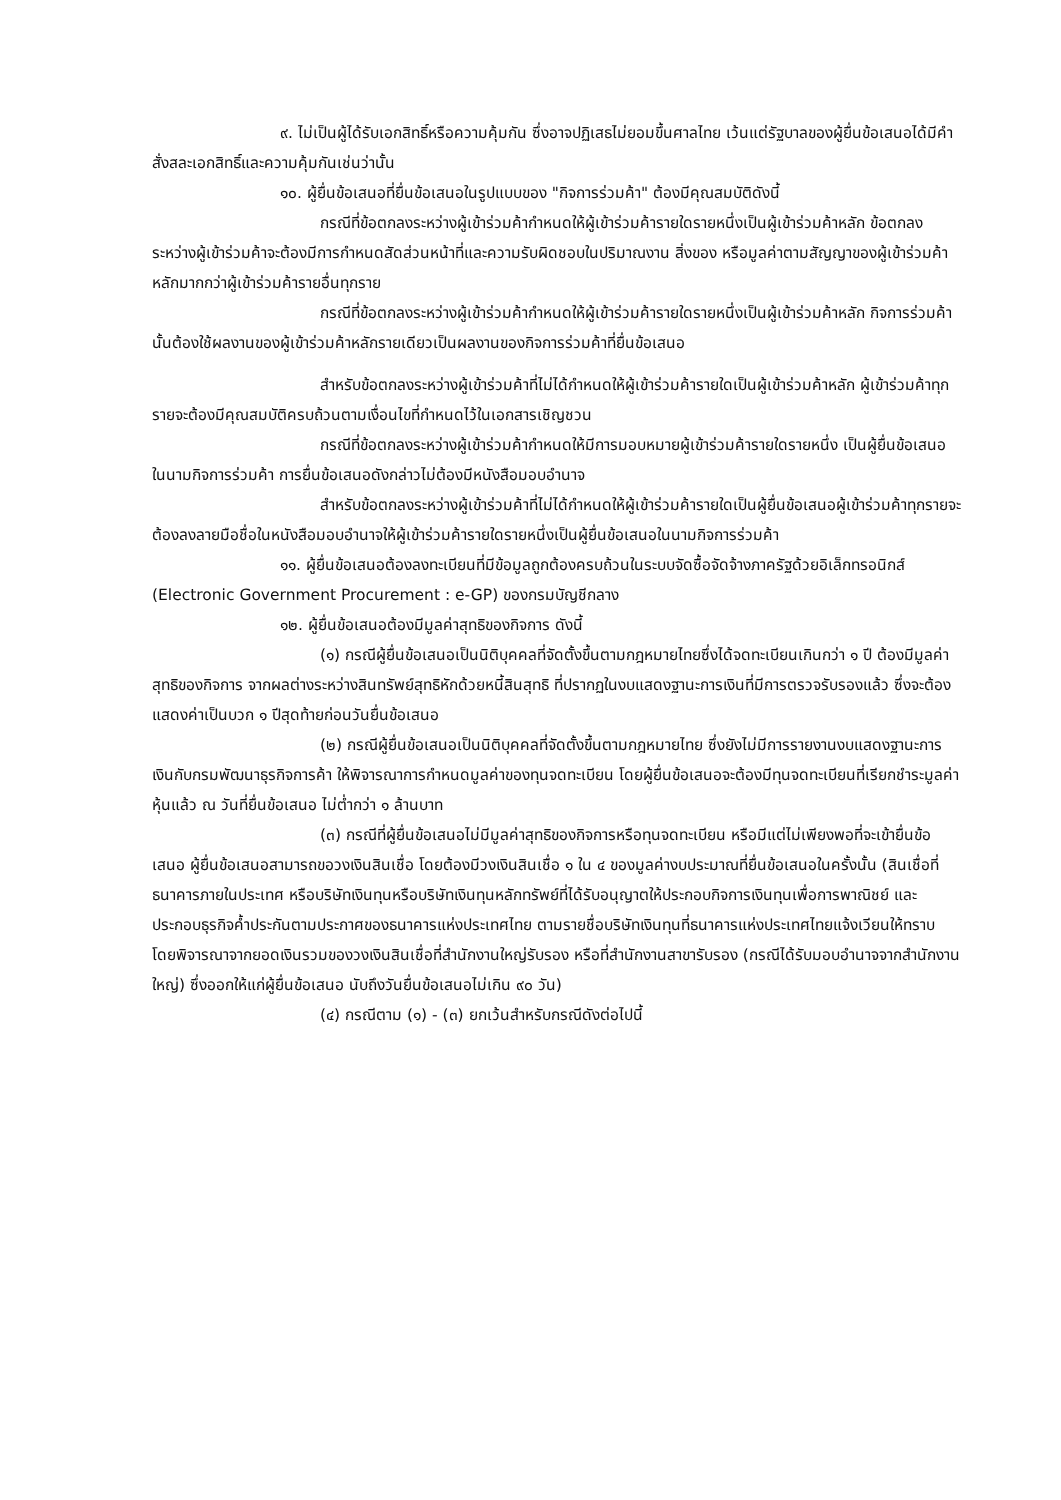๙. ไม่เป็นผู้ได้รับเอกสิทธิ์หรือความคุ้มกัน ซึ่งอาจปฏิเสธไม่ยอมขึ้นศาลไทย เว้นแต่รัฐบาลของผู้ยื่นข้อเสนอได้มีคำสั่งสละเอกสิทธิ์และความคุ้มกันเช่นว่านั้น
๑๐. ผู้ยื่นข้อเสนอที่ยื่นข้อเสนอในรูปแบบของ "กิจการร่วมค้า" ต้องมีคุณสมบัติดังนี้
กรณีที่ข้อตกลงระหว่างผู้เข้าร่วมค้ากำหนดให้ผู้เข้าร่วมค้ารายใดรายหนึ่งเป็นผู้เข้าร่วมค้าหลัก ข้อตกลงระหว่างผู้เข้าร่วมค้าจะต้องมีการกำหนดสัดส่วนหน้าที่และความรับผิดชอบในปริมาณงาน สิ่งของ หรือมูลค่าตามสัญญาของผู้เข้าร่วมค้าหลักมากกว่าผู้เข้าร่วมค้ารายอื่นทุกราย
กรณีที่ข้อตกลงระหว่างผู้เข้าร่วมค้ากำหนดให้ผู้เข้าร่วมค้ารายใดรายหนึ่งเป็นผู้เข้าร่วมค้าหลัก กิจการร่วมค้านั้นต้องใช้ผลงานของผู้เข้าร่วมค้าหลักรายเดียวเป็นผลงานของกิจการร่วมค้าที่ยื่นข้อเสนอ
สำหรับข้อตกลงระหว่างผู้เข้าร่วมค้าที่ไม่ได้กำหนดให้ผู้เข้าร่วมค้ารายใดเป็นผู้เข้าร่วมค้าหลัก ผู้เข้าร่วมค้าทุกรายจะต้องมีคุณสมบัติครบถ้วนตามเงื่อนไขที่กำหนดไว้ในเอกสารเชิญชวน
กรณีที่ข้อตกลงระหว่างผู้เข้าร่วมค้ากำหนดให้มีการมอบหมายผู้เข้าร่วมค้ารายใดรายหนึ่ง เป็นผู้ยื่นข้อเสนอ ในนามกิจการร่วมค้า การยื่นข้อเสนอดังกล่าวไม่ต้องมีหนังสือมอบอำนาจ
สำหรับข้อตกลงระหว่างผู้เข้าร่วมค้าที่ไม่ได้กำหนดให้ผู้เข้าร่วมค้ารายใดเป็นผู้ยื่นข้อเสนอผู้เข้าร่วมค้าทุกรายจะต้องลงลายมือชื่อในหนังสือมอบอำนาจให้ผู้เข้าร่วมค้ารายใดรายหนึ่งเป็นผู้ยื่นข้อเสนอในนามกิจการร่วมค้า
๑๑. ผู้ยื่นข้อเสนอต้องลงทะเบียนที่มีข้อมูลถูกต้องครบถ้วนในระบบจัดซื้อจัดจ้างภาครัฐด้วยอิเล็กทรอนิกส์ (Electronic Government Procurement : e-GP) ของกรมบัญชีกลาง
๑๒. ผู้ยื่นข้อเสนอต้องมีมูลค่าสุทธิของกิจการ ดังนี้
(๑) กรณีผู้ยื่นข้อเสนอเป็นนิติบุคคลที่จัดตั้งขึ้นตามกฎหมายไทยซึ่งได้จดทะเบียนเกินกว่า ๑ ปี ต้องมีมูลค่าสุทธิของกิจการ จากผลต่างระหว่างสินทรัพย์สุทธิหักด้วยหนี้สินสุทธิ ที่ปรากฏในงบแสดงฐานะการเงินที่มีการตรวจรับรองแล้ว ซึ่งจะต้องแสดงค่าเป็นบวก ๑ ปีสุดท้ายก่อนวันยื่นข้อเสนอ
(๒) กรณีผู้ยื่นข้อเสนอเป็นนิติบุคคลที่จัดตั้งขึ้นตามกฎหมายไทย ซึ่งยังไม่มีการรายงานงบแสดงฐานะการเงินกับกรมพัฒนาธุรกิจการค้า ให้พิจารณาการกำหนดมูลค่าของทุนจดทะเบียน โดยผู้ยื่นข้อเสนอจะต้องมีทุนจดทะเบียนที่เรียกชำระมูลค่าหุ้นแล้ว ณ วันที่ยื่นข้อเสนอ ไม่ต่ำกว่า ๑ ล้านบาท
(๓) กรณีที่ผู้ยื่นข้อเสนอไม่มีมูลค่าสุทธิของกิจการหรือทุนจดทะเบียน หรือมีแต่ไม่เพียงพอที่จะเข้ายื่นข้อเสนอ ผู้ยื่นข้อเสนอสามารถขอวงเงินสินเชื่อ โดยต้องมีวงเงินสินเชื่อ ๑ ใน ๔ ของมูลค่างบประมาณที่ยื่นข้อเสนอในครั้งนั้น (สินเชื่อที่ธนาคารภายในประเทศ หรือบริษัทเงินทุนหรือบริษัทเงินทุนหลักทรัพย์ที่ได้รับอนุญาตให้ประกอบกิจการเงินทุนเพื่อการพาณิชย์ และประกอบธุรกิจค้ำประกันตามประกาศของธนาคารแห่งประเทศไทย ตามรายชื่อบริษัทเงินทุนที่ธนาคารแห่งประเทศไทยแจ้งเวียนให้ทราบ โดยพิจารณาจากยอดเงินรวมของวงเงินสินเชื่อที่สำนักงานใหญ่รับรอง หรือที่สำนักงานสาขารับรอง (กรณีได้รับมอบอำนาจจากสำนักงานใหญ่) ซึ่งออกให้แก่ผู้ยื่นข้อเสนอ นับถึงวันยื่นข้อเสนอไม่เกิน ๙๐ วัน)
(๔) กรณีตาม (๑) - (๓) ยกเว้นสำหรับกรณีดังต่อไปนี้